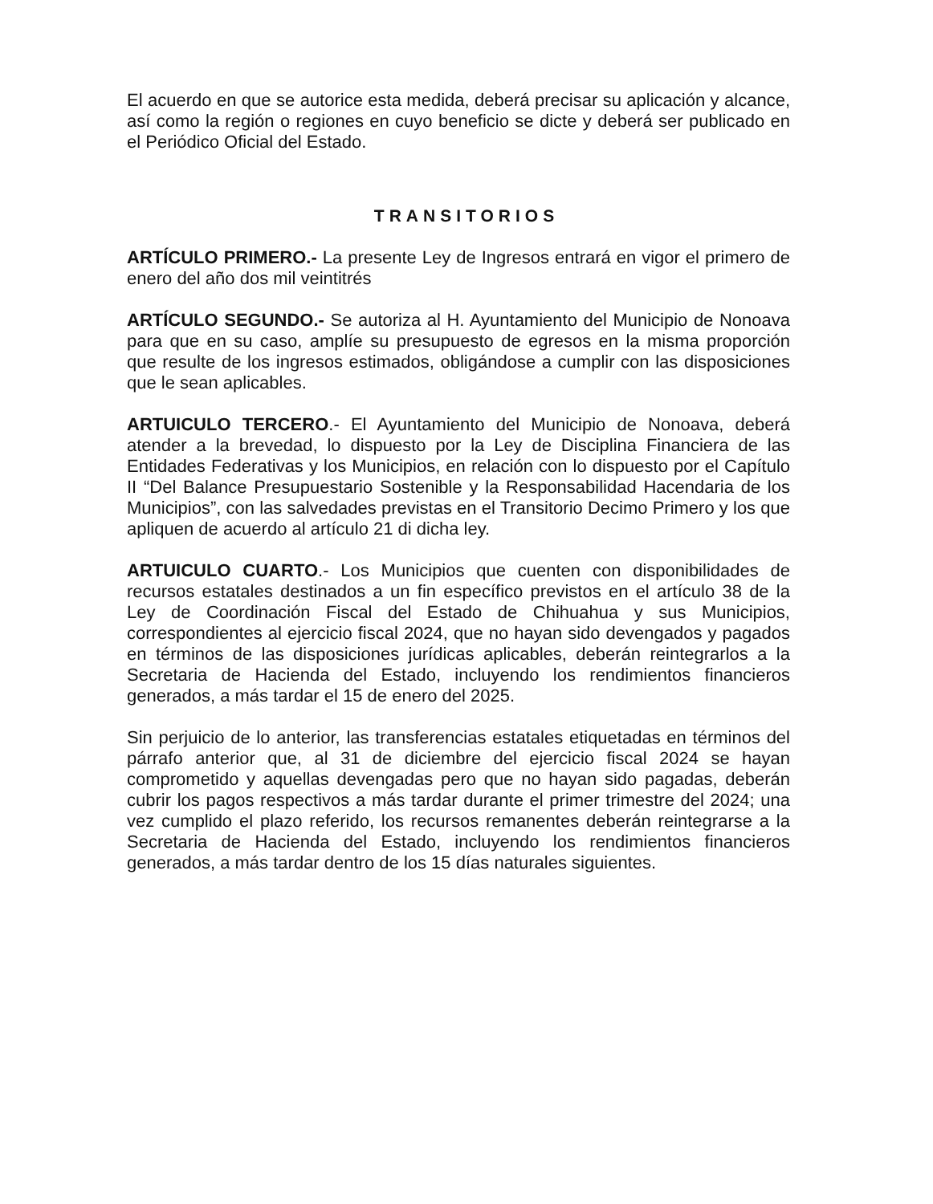El acuerdo en que se autorice esta medida, deberá precisar su aplicación y alcance, así como la región o regiones en cuyo beneficio se dicte y deberá ser publicado en el Periódico Oficial del Estado.
TRANSITORIOS
ARTÍCULO PRIMERO.- La presente Ley de Ingresos entrará en vigor el primero de enero del año dos mil veintitrés
ARTÍCULO SEGUNDO.- Se autoriza al H. Ayuntamiento del Municipio de Nonoava para que en su caso, amplíe su presupuesto de egresos en la misma proporción que resulte de los ingresos estimados, obligándose a cumplir con las disposiciones que le sean aplicables.
ARTUICULO TERCERO.- El Ayuntamiento del Municipio de Nonoava, deberá atender a la brevedad, lo dispuesto por la Ley de Disciplina Financiera de las Entidades Federativas y los Municipios, en relación con lo dispuesto por el Capítulo II “Del Balance Presupuestario Sostenible y la Responsabilidad Hacendaria de los Municipios”, con las salvedades previstas en el Transitorio Decimo Primero y los que apliquen de acuerdo al artículo 21 di dicha ley.
ARTUICULO CUARTO.- Los Municipios que cuenten con disponibilidades de recursos estatales destinados a un fin específico previstos en el artículo 38 de la Ley de Coordinación Fiscal del Estado de Chihuahua y sus Municipios, correspondientes al ejercicio fiscal 2024, que no hayan sido devengados y pagados en términos de las disposiciones jurídicas aplicables, deberán reintegrarlos a la Secretaria de Hacienda del Estado, incluyendo los rendimientos financieros generados, a más tardar el 15 de enero del 2025.
Sin perjuicio de lo anterior, las transferencias estatales etiquetadas en términos del párrafo anterior que, al 31 de diciembre del ejercicio fiscal 2024 se hayan comprometido y aquellas devengadas pero que no hayan sido pagadas, deberán cubrir los pagos respectivos a más tardar durante el primer trimestre del 2024; una vez cumplido el plazo referido, los recursos remanentes deberán reintegrarse a la Secretaria de Hacienda del Estado, incluyendo los rendimientos financieros generados, a más tardar dentro de los 15 días naturales siguientes.